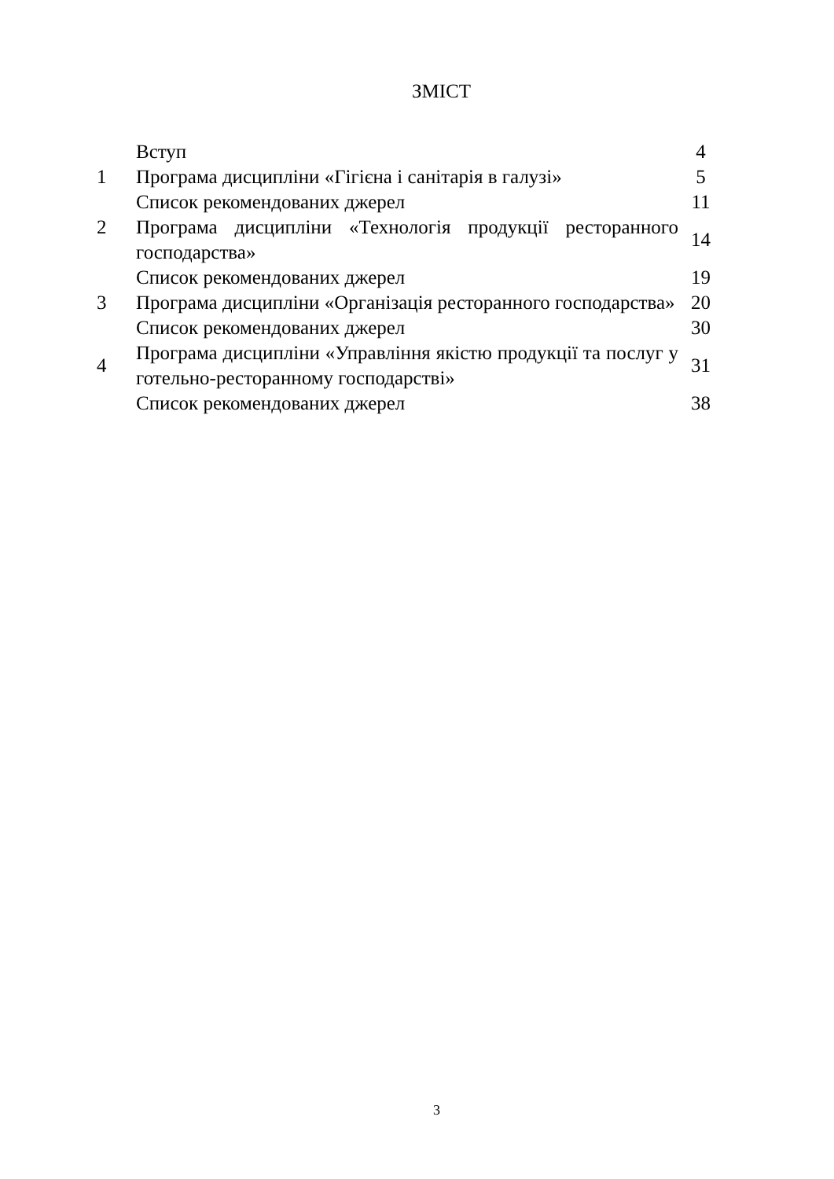ЗМІСТ
| | Вступ | 4 |
| 1 | Програма дисципліни «Гігієна і санітарія в галузі» | 5 |
| | Список рекомендованих джерел | 11 |
| 2 | Програма дисципліни «Технологія продукції ресторанного господарства» | 14 |
| | Список рекомендованих джерел | 19 |
| 3 | Програма дисципліни «Організація ресторанного господарства» | 20 |
| | Список рекомендованих джерел | 30 |
| 4 | Програма дисципліни «Управління якістю продукції та послуг у готельно-ресторанному господарстві» | 31 |
| | Список рекомендованих джерел | 38 |
3